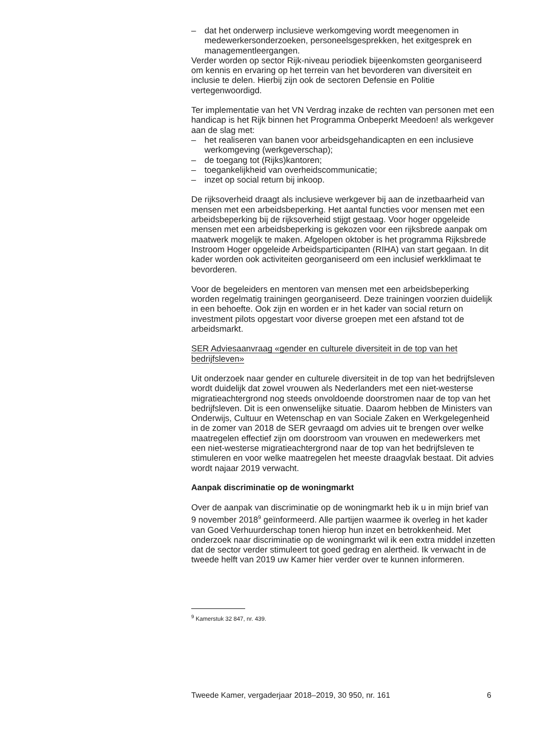– dat het onderwerp inclusieve werkomgeving wordt meegenomen in medewerkersonderzoeken, personeelsgesprekken, het exitgesprek en managementleergangen.
Verder worden op sector Rijk-niveau periodiek bijeenkomsten georganiseerd om kennis en ervaring op het terrein van het bevorderen van diversiteit en inclusie te delen. Hierbij zijn ook de sectoren Defensie en Politie vertegenwoordigd.
Ter implementatie van het VN Verdrag inzake de rechten van personen met een handicap is het Rijk binnen het Programma Onbeperkt Meedoen! als werkgever aan de slag met:
– het realiseren van banen voor arbeidsgehandicapten en een inclusieve werkomgeving (werkgeverschap);
– de toegang tot (Rijks)kantoren;
– toegankelijkheid van overheidscommunicatie;
– inzet op social return bij inkoop.
De rijksoverheid draagt als inclusieve werkgever bij aan de inzetbaarheid van mensen met een arbeidsbeperking. Het aantal functies voor mensen met een arbeidsbeperking bij de rijksoverheid stijgt gestaag. Voor hoger opgeleide mensen met een arbeidsbeperking is gekozen voor een rijksbrede aanpak om maatwerk mogelijk te maken. Afgelopen oktober is het programma Rijksbrede Instroom Hoger opgeleide Arbeidsparticipanten (RIHA) van start gegaan. In dit kader worden ook activiteiten georganiseerd om een inclusief werkklimaat te bevorderen.
Voor de begeleiders en mentoren van mensen met een arbeidsbeperking worden regelmatig trainingen georganiseerd. Deze trainingen voorzien duidelijk in een behoefte. Ook zijn en worden er in het kader van social return on investment pilots opgestart voor diverse groepen met een afstand tot de arbeidsmarkt.
SER Adviesaanvraag «gender en culturele diversiteit in de top van het bedrijfsleven»
Uit onderzoek naar gender en culturele diversiteit in de top van het bedrijfsleven wordt duidelijk dat zowel vrouwen als Nederlanders met een niet-westerse migratieachtergrond nog steeds onvoldoende doorstromen naar de top van het bedrijfsleven. Dit is een onwenselijke situatie. Daarom hebben de Ministers van Onderwijs, Cultuur en Wetenschap en van Sociale Zaken en Werkgelegenheid in de zomer van 2018 de SER gevraagd om advies uit te brengen over welke maatregelen effectief zijn om doorstroom van vrouwen en medewerkers met een niet-westerse migratieachtergrond naar de top van het bedrijfsleven te stimuleren en voor welke maatregelen het meeste draagvlak bestaat. Dit advies wordt najaar 2019 verwacht.
Aanpak discriminatie op de woningmarkt
Over de aanpak van discriminatie op de woningmarkt heb ik u in mijn brief van 9 november 2018<sup>9</sup> geïnformeerd. Alle partijen waarmee ik overleg in het kader van Goed Verhuurderschap tonen hierop hun inzet en betrokkenheid. Met onderzoek naar discriminatie op de woningmarkt wil ik een extra middel inzetten dat de sector verder stimuleert tot goed gedrag en alertheid. Ik verwacht in de tweede helft van 2019 uw Kamer hier verder over te kunnen informeren.
<sup>9</sup> Kamerstuk 32 847, nr. 439.
Tweede Kamer, vergaderjaar 2018–2019, 30 950, nr. 161 6